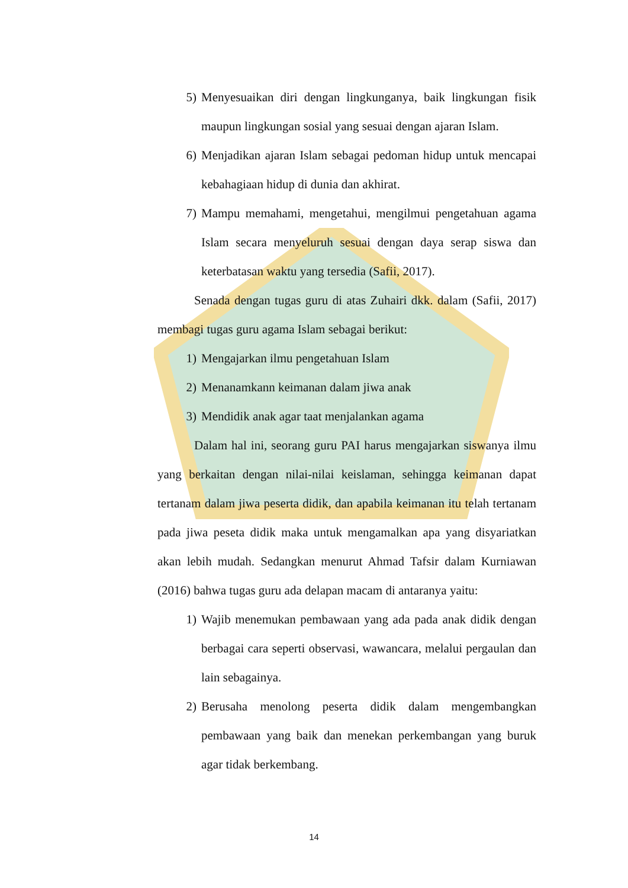5) Menyesuaikan diri dengan lingkunganya, baik lingkungan fisik maupun lingkungan sosial yang sesuai dengan ajaran Islam.
6) Menjadikan ajaran Islam sebagai pedoman hidup untuk mencapai kebahagiaan hidup di dunia dan akhirat.
7) Mampu memahami, mengetahui, mengilmui pengetahuan agama Islam secara menyeluruh sesuai dengan daya serap siswa dan keterbatasan waktu yang tersedia (Safii, 2017).
Senada dengan tugas guru di atas Zuhairi dkk. dalam (Safii, 2017) membagi tugas guru agama Islam sebagai berikut:
1) Mengajarkan ilmu pengetahuan Islam
2) Menanamkann keimanan dalam jiwa anak
3) Mendidik anak agar taat menjalankan agama
Dalam hal ini, seorang guru PAI harus mengajarkan siswanya ilmu yang berkaitan dengan nilai-nilai keislaman, sehingga keimanan dapat tertanam dalam jiwa peserta didik, dan apabila keimanan itu telah tertanam pada jiwa peseta didik maka untuk mengamalkan apa yang disyariatkan akan lebih mudah. Sedangkan menurut Ahmad Tafsir dalam Kurniawan (2016) bahwa tugas guru ada delapan macam di antaranya yaitu:
1) Wajib menemukan pembawaan yang ada pada anak didik dengan berbagai cara seperti observasi, wawancara, melalui pergaulan dan lain sebagainya.
2) Berusaha menolong peserta didik dalam mengembangkan pembawaan yang baik dan menekan perkembangan yang buruk agar tidak berkembang.
14